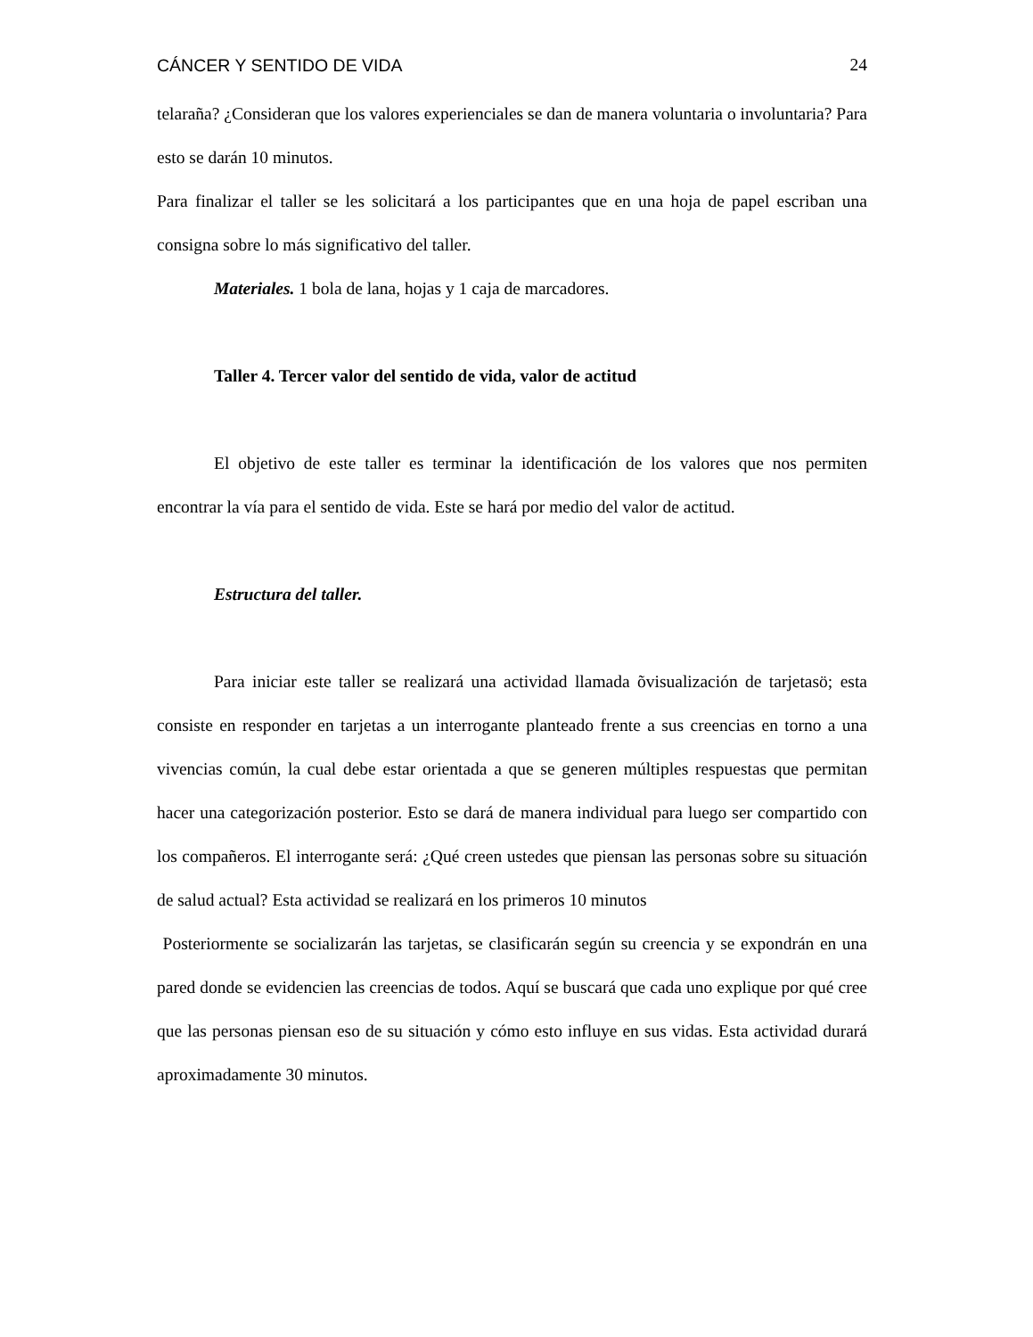CÁNCER Y SENTIDO DE VIDA 24
telaraña? ¿Consideran que los valores experienciales se dan de manera voluntaria o involuntaria? Para esto se darán 10 minutos.
Para finalizar el taller se les solicitará a los participantes que en una hoja de papel escriban una consigna sobre lo más significativo del taller.
Materiales. 1 bola de lana, hojas y 1 caja de marcadores.
Taller 4. Tercer valor del sentido de vida, valor de actitud
El objetivo de este taller es terminar la identificación de los valores que nos permiten encontrar la vía para el sentido de vida. Este se hará por medio del valor de actitud.
Estructura del taller.
Para iniciar este taller se realizará una actividad llamada õvisualización de tarjetasö; esta consiste en responder en tarjetas a un interrogante planteado frente a sus creencias en torno a una vivencias común, la cual debe estar orientada a que se generen múltiples respuestas que permitan hacer una categorización posterior. Esto se dará de manera individual para luego ser compartido con los compañeros. El interrogante será: ¿Qué creen ustedes que piensan las personas sobre su situación de salud actual? Esta actividad se realizará en los primeros 10 minutos
Posteriormente se socializarán las tarjetas, se clasificarán según su creencia y se expondrán en una pared donde se evidencien las creencias de todos. Aquí se buscará que cada uno explique por qué cree que las personas piensan eso de su situación y cómo esto influye en sus vidas. Esta actividad durará aproximadamente 30 minutos.